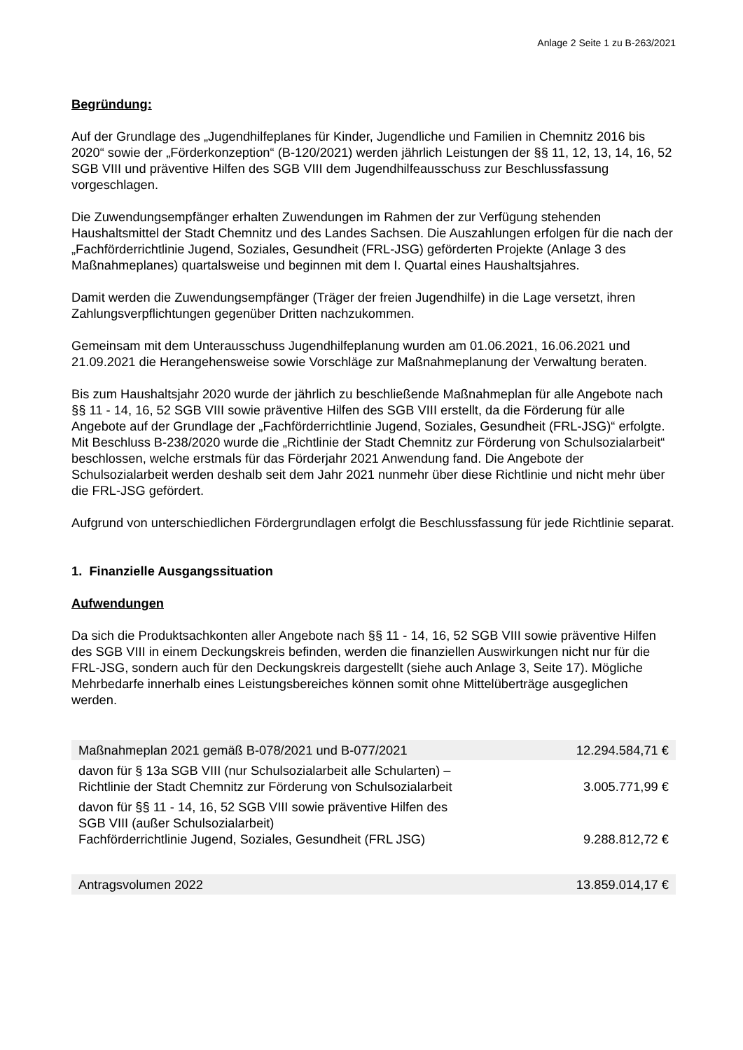Anlage 2 Seite 1 zu B-263/2021
Begründung:
Auf der Grundlage des „Jugendhilfeplanes für Kinder, Jugendliche und Familien in Chemnitz 2016 bis 2020“ sowie der „Förderkonzeption“ (B-120/2021) werden jährlich Leistungen der §§ 11, 12, 13, 14, 16, 52 SGB VIII und präventive Hilfen des SGB VIII dem Jugendhilfeausschuss zur Beschluss­fassung vorgeschlagen.
Die Zuwendungsempfänger erhalten Zuwendungen im Rahmen der zur Verfügung stehenden Haushaltsmittel der Stadt Chemnitz und des Landes Sachsen. Die Auszahlungen erfolgen für die nach der „Fachförderrichtlinie Jugend, Soziales, Gesundheit (FRL-JSG) geförderten Projekte (An­lage 3 des Maßnahmeplanes) quartalsweise und beginnen mit dem I. Quartal eines Haushaltsjah­res.
Damit werden die Zuwendungsempfänger (Träger der freien Jugendhilfe) in die Lage versetzt, ih­ren Zahlungsverpflichtungen gegenüber Dritten nachzukommen.
Gemeinsam mit dem Unterausschuss Jugendhilfeplanung wurden am 01.06.2021, 16.06.2021 und 21.09.2021 die Herangehensweise sowie Vorschläge zur Maßnahmeplanung der Verwaltung bera­ten.
Bis zum Haushaltsjahr 2020 wurde der jährlich zu beschließende Maßnahmeplan für alle Angebote nach §§ 11 - 14, 16, 52 SGB VIII sowie präventive Hilfen des SGB VIII erstellt, da die Förderung für alle Angebote auf der Grundlage der „Fachförderrichtlinie Jugend, Soziales, Gesundheit (FRL-JSG)“ erfolgte. Mit Beschluss B-238/2020 wurde die „Richtlinie der Stadt Chemnitz zur Förderung von Schulsozialarbeit“ beschlossen, welche erstmals für das Förderjahr 2021 Anwendung fand. Die Angebote der Schulsozialarbeit werden deshalb seit dem Jahr 2021 nunmehr über diese Richt­linie und nicht mehr über die FRL-JSG gefördert.
Aufgrund von unterschiedlichen Fördergrundlagen erfolgt die Beschlussfassung für jede Richtlinie separat.
1. Finanzielle Ausgangssituation
Aufwendungen
Da sich die Produktsachkonten aller Angebote nach §§ 11 - 14, 16, 52 SGB VIII sowie präventive Hilfen des SGB VIII in einem Deckungskreis befinden, werden die finanziellen Auswirkungen nicht nur für die FRL-JSG, sondern auch für den Deckungskreis dargestellt (siehe auch Anlage 3, Seite 17). Mögliche Mehrbedarfe innerhalb eines Leistungsbereiches können somit ohne Mittelüberträge ausgeglichen werden.
| Maßnahmeplan 2021 gemäß B-078/2021 und B-077/2021 | 12.294.584,71 € |
| davon für § 13a SGB VIII (nur Schulsozialarbeit alle Schularten) – Richtlinie der Stadt Chemnitz zur Förderung von Schulsozialarbeit | 3.005.771,99 € |
| davon für §§ 11 - 14, 16, 52 SGB VIII sowie präventive Hilfen des SGB VIII (außer Schulsozialarbeit) Fachförderrichtlinie Jugend, Soziales, Gesundheit (FRL JSG) | 9.288.812,72 € |
| Antragsvolumen 2022 | 13.859.014,17 € |